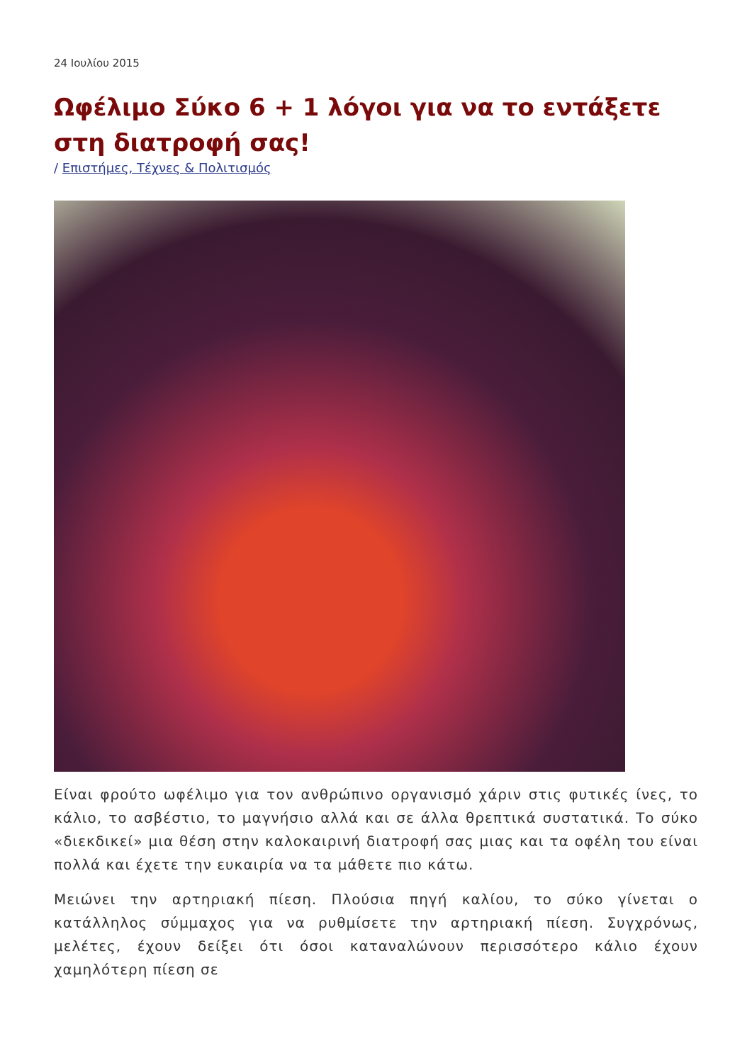24 Ιουλίου 2015
Ωφέλιμο Σύκο 6 + 1 λόγοι για να το εντάξετε στη διατροφή σας!
/ Επιστήμες, Τέχνες & Πολιτισμός
Είναι φρούτο ωφέλιμο για τον ανθρώπινο οργανισμό χάριν στις φυτικές ίνες, το κάλιο, το ασβέστιο, το μαγνήσιο αλλά και σε άλλα θρεπτικά συστατικά. Το σύκο «διεκδικεί» μια θέση στην καλοκαιρινή διατροφή σας μιας και τα οφέλη του είναι πολλά και έχετε την ευκαιρία να τα μάθετε πιο κάτω.
Μειώνει την αρτηριακή πίεση. Πλούσια πηγή καλίου, το σύκο γίνεται ο κατάλληλος σύμμαχος για να ρυθμίσετε την αρτηριακή πίεση. Συγχρόνως, μελέτες, έχουν δείξει ότι όσοι καταναλώνουν περισσότερο κάλιο έχουν χαμηλότερη πίεση σε